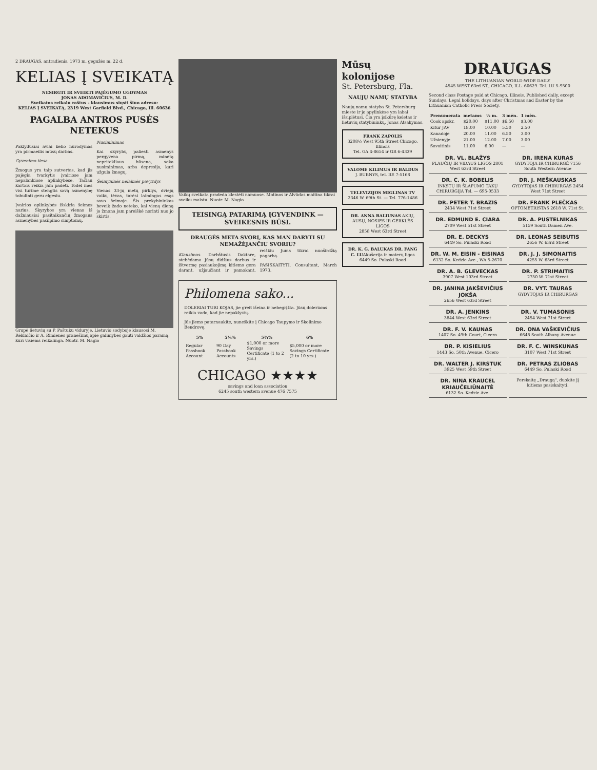2 DRAUGAS, antradienis, 1973 m. gegužės m. 22 d.
KELIAS Į SVEIKATĄ
NESIRGTI IR SVEIKTI PAJĖGUMO UGDYMAS
JONAS ADOMAVIČIUS, M. D.
Sveikatos reikalu raštus - klausimus siųsti šiuo adresu:
KELIAS Į SVEIKATĄ, 2319 West Garfield Blvd., Chicago, Ill. 60636
PAGALBA ANTROS PUSĖS NETEKUS
Paklydusiai aviai kelio nurodymas yra pirmaeilis mūsų darbas.
Gyvenimo tiesa
Žmogus yra taip sutvertas, kad jis pajėgia tvarkytis įvairiose jam nepalankiose aplinkybėse. Tačiau kartais reikia jam padėti. Todėl mes visi turime stengtis savą asmenybę tobulinti geru elgesiu.
Įvairios aplinkybės išskiria šeimos narius. Skyrybos yra vienas iš dažniausiai pasitaikančių žmogaus asmenybės pasilpimo simptomų.
Nusiminimas
Kai skyrybų paliesti asmenys pergyvena pirmą, minėtą nepritekliaus būseną, seka nusiminimas, arba depresija, kuri užgula žmogų.
Šeimyninės nelaimės pavyzdys
Vienas 33-jų metų pirklys, dviejų vaikų tėvas, tarėsi laimingas esąs savo šeimoje. Šis prekybininkas beveik žado neteko, kai vieną dieną jo žmona jam pareiškė norinti nuo jo skirtis.
Grupė lietuvių su P. Paštuku viduryje, Lietuvio sodyboje klausosi M. Rėklaičio ir A. Rimienės pranešimų apie galimybes gauti valdžios paramą, kuri visiems reikalinga. Nuotr. M. Nagio
Vaikų sveikata pradeda klestėti namuose. Motinos ir Alvūdas maitina tikrai sveiku maistu. Nuotr. M. Nagio
TEISINGĄ PATARIMĄ ĮGYVENDINK — SVEIKESNIS BŪSI.
DRAUGĖS META SVORĮ, KAS MAN DARYTI SU NEMAŽĖJANČIU SVORIU?
Klausimas. Darbštusis Daktare, stebėdama Jūsų didžius darbus ir ištvermę pasiaukojimą kitiems gera darant, užjaučiant ir pamokant, reiškiu Jums tikrai nuoširdžią pagarbą.
PASISKAITYTI. Consultant, March 1973.
Philomena sako...
DOLERIAI TURI KOJAS, jie greit išeina ir nebegrįžta. Jūsų doleriams reikia vado, kad jie nepaklystų.
Jūs jiems patarnaukite, nuneškite į Chicago Taupymo ir Skolinimo Bendrovę.
| 5% | 5¼% | 5¾% | 6% |
| --- | --- | --- | --- |
| Regular Passbook Account | 90 Day Passbook Accounts | $1,000 or more Savings Certificate (1 to 2 yrs.) | $5,000 or more Savings Certificate (2 to 10 yrs.) |
CHICAGO ★★★★
savings and loan association
6245 south western avenue 476 7575
Mūsų kolonijose
St. Petersburg, Fla.
NAUJŲ NAMŲ STATYBA
Naujų namų statyba St. Petersburg mieste ir jo apylinkėse yra labai išsiplėtusi. Čia yra įsikūrę keletas ir lietuvių statybininkų. Jonas Atsakymas.
FRANK ZAPOLIS
3208½ West 95th Street Chicago, Illinois
Tel. GA 4-8654 ir GR 6-4339
VALOME KILIMUS IR BALDUS
J. BUBNYS, tel. RE 7-5168
TELEVIZIJOS MIGLINAS TV
2346 W. 69th St. — Tel. 776-1486
DR. ANNA BALIUNAS AKIŲ, AUSŲ, NOSIES IR GERKLĖS LIGOS
2858 West 63rd Street
DR. K. G. BALUKAS DR. FANG C. LUAkušerija ir moterų ligos
6449 So. Pulaski Road
DRAUGAS
THE LITHUANIAN WORLD-WIDE DAILY
4545 WEST 63rd ST., CHICAGO, ILL. 60629. Tel. LU 5-9500
Second class Postage paid at Chicago, Illinois. Published daily, except Sundays, Legal holidays, days after Christmas and Easter by the Lithuanian Catholic Press Society.
| Prenumerata | metams | ½ m. | 3 mėn. | 1 mėn. |
| --- | --- | --- | --- | --- |
| Cook apskr. | $20.00 | $11.00 | $6.50 | $3.00 |
| Kitur JAV | 18.00 | 10.00 | 5.50 | 2.50 |
| Kanadoje | 20.00 | 11.00 | 6.50 | 3.00 |
| Užsienyje | 21.00 | 12.00 | 7.00 | 3.00 |
| Savaitinis | 11.00 | 6.00 | — | — |
DR. VL. BLAŽYS
PLAUČIŲ IR VIDAUS LIGOS 2801 West 63rd Street
DR. IRENA KURAS
GYDYTOJA IR CHIRURGĖ 7156 South Western Avenue
DR. C. K. BOBELIS
INKSTŲ IR ŠLAPUMO TAKŲ CHIRURGIJA Tel. — 695-0533
DR. J. MEŠKAUSKAS
GYDYTOJAS IR CHIRURGAS 2454 West 71st Street
DR. PETER T. BRAZIS
2434 West 71st Street
DR. FRANK PLEČKAS
OPTOMETRISTAS 2618 W. 71st St.
DR. EDMUND E. CIARA
2709 West 51st Street
DR. A. PUSTELNIKAS
5159 South Damen Ave.
DR. E. DECKYS
6449 So. Pulaski Road
DR. LEONAS SEIBUTIS
2656 W. 63rd Street
DR. W. M. EISIN - EISINAS
6132 So. Kedzie Ave., WA 5-2670
DR. J. J. SIMONAITIS
4255 W. 63rd Street
DR. A. B. GLEVECKAS
3907 West 103rd Street
DR. P. STRIMAITIS
2750 W. 71st Street
DR. JANINA JAKŠEVIČIUS JOKŠA
2656 West 63rd Street
DR. VYT. TAURAS
GYDYTOJAS IR CHIRURGAS
DR. A. JENKINS
3844 West 63rd Street
DR. V. TUMASONIS
2454 West 71st Street
DR. F. V. KAUNAS
1407 So. 49th Court, Cicero
DR. ONA VAŠKEVIČIUS
6648 South Albany Avenue
DR. P. KISIELIUS
1443 So. 50th Avenue, Cicero
DR. F. C. WINSKUNAS
3107 West 71st Street
DR. WALTER J. KIRSTUK
3925 West 59th Street
DR. PETRAS ZLIOBAS
6449 So. Pulaski Road
DR. NINA KRAUCEL KRIAUČELIŪNAITĖ
6132 So. Kedzie Ave.
Perskaitę „Draugą", duokite jį kitiems pasiskaityti.